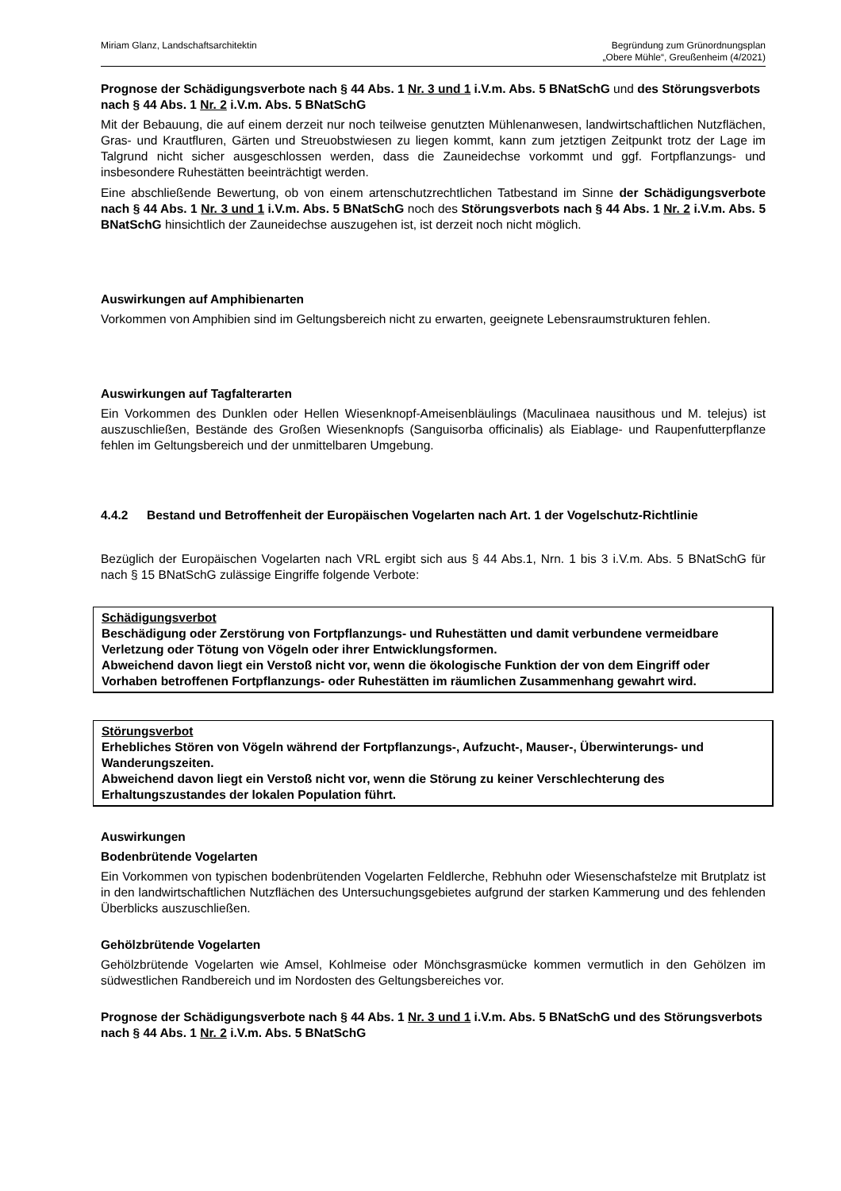Miriam Glanz, Landschaftsarchitektin
Begründung zum Grünordnungsplan
„Obere Mühle“, Greußenheim (4/2021)
Prognose der Schädigungsverbote nach § 44 Abs. 1 Nr. 3 und 1 i.V.m. Abs. 5 BNatSchG und des Störungsverbots nach § 44 Abs. 1 Nr. 2 i.V.m. Abs. 5 BNatSchG
Mit der Bebauung, die auf einem derzeit nur noch teilweise genutzten Mühlenanwesen, landwirtschaftlichen Nutzflächen, Gras- und Krautfluren, Gärten und Streuobstwiesen zu liegen kommt, kann zum jetztigen Zeitpunkt trotz der Lage im Talgrund nicht sicher ausgeschlossen werden, dass die Zauneidechse vorkommt und ggf. Fortpflanzungs- und insbesondere Ruhestätten beeinträchtigt werden.
Eine abschließende Bewertung, ob von einem artenschutzrechtlichen Tatbestand im Sinne der Schädigungsverbote nach § 44 Abs. 1 Nr. 3 und 1 i.V.m. Abs. 5 BNatSchG noch des Störungsverbots nach § 44 Abs. 1 Nr. 2 i.V.m. Abs. 5 BNatSchG hinsichtlich der Zauneidechse auszugehen ist, ist derzeit noch nicht möglich.
Auswirkungen auf Amphibienarten
Vorkommen von Amphibien sind im Geltungsbereich nicht zu erwarten, geeignete Lebensraumstrukturen fehlen.
Auswirkungen auf Tagfalterarten
Ein Vorkommen des Dunklen oder Hellen Wiesenknopf-Ameisenbläulings (Maculinaea nausithous und M. telejus) ist auszuschließen, Bestände des Großen Wiesenknopfs (Sanguisorba officinalis) als Eiablage- und Raupenfutterpflanze fehlen im Geltungsbereich und der unmittelbaren Umgebung.
4.4.2 Bestand und Betroffenheit der Europäischen Vogelarten nach Art. 1 der Vogelschutz-Richtlinie
Bezüglich der Europäischen Vogelarten nach VRL ergibt sich aus § 44 Abs.1, Nrn. 1 bis 3 i.V.m. Abs. 5 BNatSchG für nach § 15 BNatSchG zulässige Eingriffe folgende Verbote:
Schädigungsverbot
Beschädigung oder Zerstörung von Fortpflanzungs- und Ruhestätten und damit verbundene vermeidbare Verletzung oder Tötung von Vögeln oder ihrer Entwicklungsformen.
Abweichend davon liegt ein Verstoß nicht vor, wenn die ökologische Funktion der von dem Eingriff oder Vorhaben betroffenen Fortpflanzungs- oder Ruhestätten im räumlichen Zusammenhang gewahrt wird.
Störungsverbot
Erhebliches Stören von Vögeln während der Fortpflanzungs-, Aufzucht-, Mauser-, Überwinterungs- und Wanderungszeiten.
Abweichend davon liegt ein Verstoß nicht vor, wenn die Störung zu keiner Verschlechterung des Erhaltungszustandes der lokalen Population führt.
Auswirkungen
Bodenbrütende Vogelarten
Ein Vorkommen von typischen bodenbrütenden Vogelarten Feldlerche, Rebhuhn oder Wiesenschafstelze mit Brutplatz ist in den landwirtschaftlichen Nutzflächen des Untersuchungsgebietes aufgrund der starken Kammerung und des fehlenden Überblicks auszuschließen.
Gehölzbrütende Vogelarten
Gehölzbrütende Vogelarten wie Amsel, Kohlmeise oder Mönchsgrasmücke kommen vermutlich in den Gehölzen im südwestlichen Randbereich und im Nordosten des Geltungsbereiches vor.
Prognose der Schädigungsverbote nach § 44 Abs. 1 Nr. 3 und 1 i.V.m. Abs. 5 BNatSchG und des Störungsverbots nach § 44 Abs. 1 Nr. 2 i.V.m. Abs. 5 BNatSchG